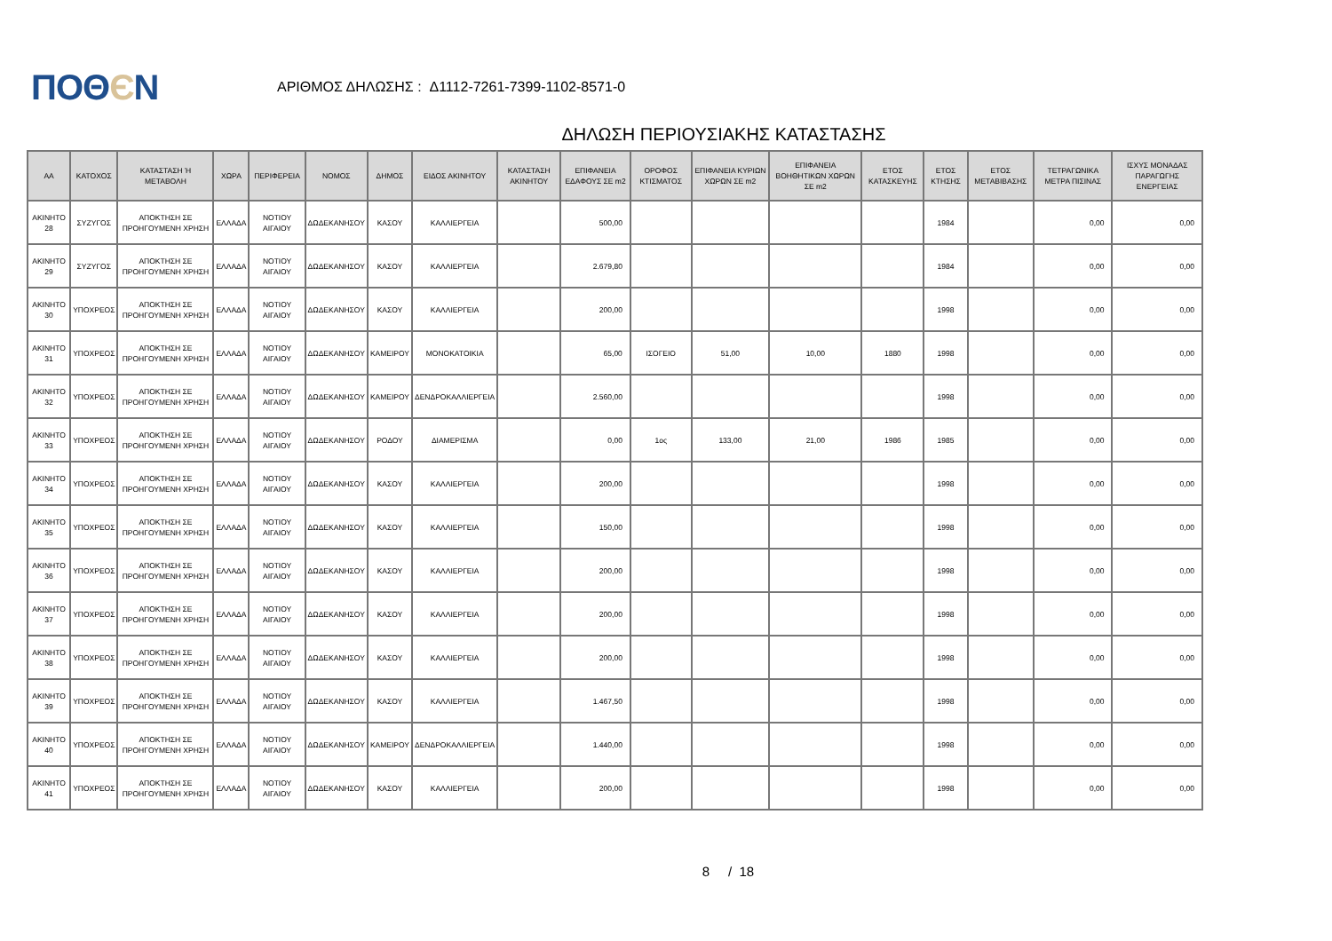ΠΟΘЄΝ
ΑΡΙΘΜΟΣ ΔΗΛΩΣΗΣ : Δ1112-7261-7399-1102-8571-0
ΔΗΛΩΣΗ ΠΕΡΙΟΥΣΙΑΚΗΣ ΚΑΤΑΣΤΑΣΗΣ
| ΑΑ | ΚΑΤΟΧΟΣ | ΚΑΤΑΣΤΑΣΗ Ή ΜΕΤΑΒΟΛΗ | ΧΩΡΑ | ΠΕΡΙΦΕΡΕΙΑ | ΝΟΜΟΣ | ΔΗΜΟΣ | ΕΙΔΟΣ ΑΚΙΝΗΤΟΥ | ΚΑΤΑΣΤΑΣΗ ΑΚΙΝΗΤΟΥ | ΕΠΙΦΑΝΕΙΑ ΕΔΑΦΟΥΣ ΣΕ m2 | ΟΡΟΦΟΣ ΚΤΙΣΜΑΤΟΣ | ΕΠΙΦΑΝΕΙΑ ΚΥΡΙΩΝ ΧΩΡΩΝ ΣΕ m2 | ΕΠΙΦΑΝΕΙΑ ΒΟΗΘΗΤΙΚΩΝ ΧΩΡΩΝ ΣΕ m2 | ΕΤΟΣ ΚΑΤΑΣΚΕΥΗΣ | ΕΤΟΣ ΚΤΗΣΗΣ | ΕΤΟΣ ΜΕΤΑΒΙΒΑΣΗΣ | ΤΕΤΡΑΓΩΝΙΚΑ ΜΕΤΡΑ ΠΙΣΙΝΑΣ | ΙΣΧΥΣ ΜΟΝΑΔΑΣ ΠΑΡΑΓΩΓΗΣ ΕΝΕΡΓΕΙΑΣ |
| --- | --- | --- | --- | --- | --- | --- | --- | --- | --- | --- | --- | --- | --- | --- | --- | --- | --- |
| ΑΚΙΝΗΤΟ 28 | ΣΥΖΥΓΟΣ | ΑΠΟΚΤΗΣΗ ΣΕ ΠΡΟΗΓΟΥΜΕΝΗ ΧΡΗΣΗ | ΕΛΛΑΔΑ | ΝΟΤΙΟΥ ΑΙΓΑΙΟΥ | ΔΩΔΕΚΑΝΗΣΟΥ | ΚΑΣΟΥ | ΚΑΛΛΙΕΡΓΕΙΑ | | 500,00 | | | | | 1984 | | 0,00 | 0,00 |
| ΑΚΙΝΗΤΟ 29 | ΣΥΖΥΓΟΣ | ΑΠΟΚΤΗΣΗ ΣΕ ΠΡΟΗΓΟΥΜΕΝΗ ΧΡΗΣΗ | ΕΛΛΑΔΑ | ΝΟΤΙΟΥ ΑΙΓΑΙΟΥ | ΔΩΔΕΚΑΝΗΣΟΥ | ΚΑΣΟΥ | ΚΑΛΛΙΕΡΓΕΙΑ | | 2.679,80 | | | | | 1984 | | 0,00 | 0,00 |
| ΑΚΙΝΗΤΟ 30 | ΥΠΟΧΡΕΟΣ | ΑΠΟΚΤΗΣΗ ΣΕ ΠΡΟΗΓΟΥΜΕΝΗ ΧΡΗΣΗ | ΕΛΛΑΔΑ | ΝΟΤΙΟΥ ΑΙΓΑΙΟΥ | ΔΩΔΕΚΑΝΗΣΟΥ | ΚΑΣΟΥ | ΚΑΛΛΙΕΡΓΕΙΑ | | 200,00 | | | | | 1998 | | 0,00 | 0,00 |
| ΑΚΙΝΗΤΟ 31 | ΥΠΟΧΡΕΟΣ | ΑΠΟΚΤΗΣΗ ΣΕ ΠΡΟΗΓΟΥΜΕΝΗ ΧΡΗΣΗ | ΕΛΛΑΔΑ | ΝΟΤΙΟΥ ΑΙΓΑΙΟΥ | ΔΩΔΕΚΑΝΗΣΟΥ | ΚΑΜΕΙΡΟΥ | ΜΟΝΟΚΑΤΟΙΚΙΑ | | 65,00 | ΙΣΟΓΕΙΟ | 51,00 | 10,00 | 1880 | 1998 | | 0,00 | 0,00 |
| ΑΚΙΝΗΤΟ 32 | ΥΠΟΧΡΕΟΣ | ΑΠΟΚΤΗΣΗ ΣΕ ΠΡΟΗΓΟΥΜΕΝΗ ΧΡΗΣΗ | ΕΛΛΑΔΑ | ΝΟΤΙΟΥ ΑΙΓΑΙΟΥ | ΔΩΔΕΚΑΝΗΣΟΥ | ΚΑΜΕΙΡΟΥ | ΔΕΝΔΡΟΚΑΛΛΙΕΡΓΕΙΑ | | 2.560,00 | | | | | 1998 | | 0,00 | 0,00 |
| ΑΚΙΝΗΤΟ 33 | ΥΠΟΧΡΕΟΣ | ΑΠΟΚΤΗΣΗ ΣΕ ΠΡΟΗΓΟΥΜΕΝΗ ΧΡΗΣΗ | ΕΛΛΑΔΑ | ΝΟΤΙΟΥ ΑΙΓΑΙΟΥ | ΔΩΔΕΚΑΝΗΣΟΥ | ΡΟΔΟΥ | ΔΙΑΜΕΡΙΣΜΑ | | 0,00 | 1ος | 133,00 | 21,00 | 1986 | 1985 | | 0,00 | 0,00 |
| ΑΚΙΝΗΤΟ 34 | ΥΠΟΧΡΕΟΣ | ΑΠΟΚΤΗΣΗ ΣΕ ΠΡΟΗΓΟΥΜΕΝΗ ΧΡΗΣΗ | ΕΛΛΑΔΑ | ΝΟΤΙΟΥ ΑΙΓΑΙΟΥ | ΔΩΔΕΚΑΝΗΣΟΥ | ΚΑΣΟΥ | ΚΑΛΛΙΕΡΓΕΙΑ | | 200,00 | | | | | 1998 | | 0,00 | 0,00 |
| ΑΚΙΝΗΤΟ 35 | ΥΠΟΧΡΕΟΣ | ΑΠΟΚΤΗΣΗ ΣΕ ΠΡΟΗΓΟΥΜΕΝΗ ΧΡΗΣΗ | ΕΛΛΑΔΑ | ΝΟΤΙΟΥ ΑΙΓΑΙΟΥ | ΔΩΔΕΚΑΝΗΣΟΥ | ΚΑΣΟΥ | ΚΑΛΛΙΕΡΓΕΙΑ | | 150,00 | | | | | 1998 | | 0,00 | 0,00 |
| ΑΚΙΝΗΤΟ 36 | ΥΠΟΧΡΕΟΣ | ΑΠΟΚΤΗΣΗ ΣΕ ΠΡΟΗΓΟΥΜΕΝΗ ΧΡΗΣΗ | ΕΛΛΑΔΑ | ΝΟΤΙΟΥ ΑΙΓΑΙΟΥ | ΔΩΔΕΚΑΝΗΣΟΥ | ΚΑΣΟΥ | ΚΑΛΛΙΕΡΓΕΙΑ | | 200,00 | | | | | 1998 | | 0,00 | 0,00 |
| ΑΚΙΝΗΤΟ 37 | ΥΠΟΧΡΕΟΣ | ΑΠΟΚΤΗΣΗ ΣΕ ΠΡΟΗΓΟΥΜΕΝΗ ΧΡΗΣΗ | ΕΛΛΑΔΑ | ΝΟΤΙΟΥ ΑΙΓΑΙΟΥ | ΔΩΔΕΚΑΝΗΣΟΥ | ΚΑΣΟΥ | ΚΑΛΛΙΕΡΓΕΙΑ | | 200,00 | | | | | 1998 | | 0,00 | 0,00 |
| ΑΚΙΝΗΤΟ 38 | ΥΠΟΧΡΕΟΣ | ΑΠΟΚΤΗΣΗ ΣΕ ΠΡΟΗΓΟΥΜΕΝΗ ΧΡΗΣΗ | ΕΛΛΑΔΑ | ΝΟΤΙΟΥ ΑΙΓΑΙΟΥ | ΔΩΔΕΚΑΝΗΣΟΥ | ΚΑΣΟΥ | ΚΑΛΛΙΕΡΓΕΙΑ | | 200,00 | | | | | 1998 | | 0,00 | 0,00 |
| ΑΚΙΝΗΤΟ 39 | ΥΠΟΧΡΕΟΣ | ΑΠΟΚΤΗΣΗ ΣΕ ΠΡΟΗΓΟΥΜΕΝΗ ΧΡΗΣΗ | ΕΛΛΑΔΑ | ΝΟΤΙΟΥ ΑΙΓΑΙΟΥ | ΔΩΔΕΚΑΝΗΣΟΥ | ΚΑΣΟΥ | ΚΑΛΛΙΕΡΓΕΙΑ | | 1.467,50 | | | | | 1998 | | 0,00 | 0,00 |
| ΑΚΙΝΗΤΟ 40 | ΥΠΟΧΡΕΟΣ | ΑΠΟΚΤΗΣΗ ΣΕ ΠΡΟΗΓΟΥΜΕΝΗ ΧΡΗΣΗ | ΕΛΛΑΔΑ | ΝΟΤΙΟΥ ΑΙΓΑΙΟΥ | ΔΩΔΕΚΑΝΗΣΟΥ | ΚΑΜΕΙΡΟΥ | ΔΕΝΔΡΟΚΑΛΛΙΕΡΓΕΙΑ | | 1.440,00 | | | | | 1998 | | 0,00 | 0,00 |
| ΑΚΙΝΗΤΟ 41 | ΥΠΟΧΡΕΟΣ | ΑΠΟΚΤΗΣΗ ΣΕ ΠΡΟΗΓΟΥΜΕΝΗ ΧΡΗΣΗ | ΕΛΛΑΔΑ | ΝΟΤΙΟΥ ΑΙΓΑΙΟΥ | ΔΩΔΕΚΑΝΗΣΟΥ | ΚΑΣΟΥ | ΚΑΛΛΙΕΡΓΕΙΑ | | 200,00 | | | | | 1998 | | 0,00 | 0,00 |
8 / 18